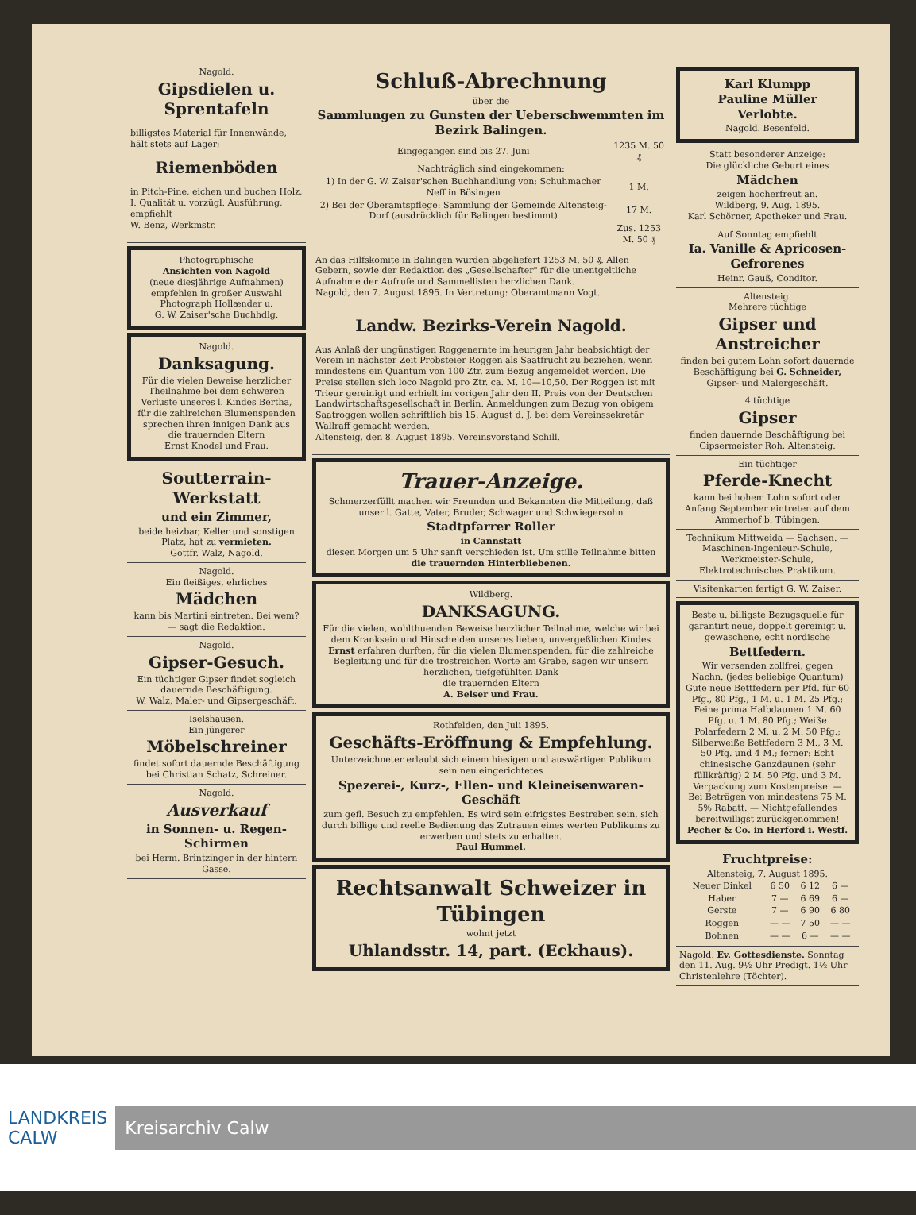Nagold.
Gipsdielen u. Sprentafeln
billigstes Material für Innenwände, hält stets auf Lager;
Riemenböden
in Pitch-Pine, eichen und buchen Holz, I. Qualität u. vorzügl. Ausführung, empfiehlt
W. Benz, Werkmstr.
Photographische
Ansichten von Nagold
(neue diesjährige Aufnahmen) empfehlen in großer Auswahl
Photograph Hollænder u.
G. W. Zaiser'sche Buchhdlg.
Nagold.
Danksagung.
Für die vielen Beweise herzlicher Theilnahme bei dem schweren Verluste unseres l. Kindes Bertha, für die zahlreichen Blumenspenden sprechen ihren innigen Dank aus
die trauernden Eltern
Ernst Knodel und Frau.
Soutterrain-Werkstatt
und ein Zimmer,
beide heizbar, Keller und sonstigen Platz, hat zu vermieten.
Gottfr. Walz, Nagold.
Nagold.
Ein fleißiges, ehrliches
Mädchen
kann bis Martini eintreten. Bei wem? — sagt die Redaktion.
Nagold.
Gipser-Gesuch.
Ein tüchtiger Gipser findet sogleich dauernde Beschäftigung.
W. Walz, Maler- und Gipsergeschäft.
Iselshausen.
Ein jüngerer
Möbelschreiner
findet sofort dauernde Beschäftigung bei Christian Schatz, Schreiner.
Nagold.
Ausverkauf
in Sonnen- u. Regen-Schirmen
bei Herm. Brintzinger in der hintern Gasse.
Schluß-Abrechnung
über die
Sammlungen zu Gunsten der Ueberschwemmten im Bezirk Balingen.
| Eingegangen sind bis 27. Juni | 1235 M. 50 ₰ |
| Nachträglich sind eingekommen: | |
| 1) In der G. W. Zaiser'schen Buchhandlung von: Schuhmacher Neff in Bösingen | 1 M. |
| 2) Bei der Oberamtspflege: Sammlung der Gemeinde Altensteig-Dorf (ausdrücklich für Balingen bestimmt) | 17 M. |
| | Zus. 1253 M. 50 ₰ |
An das Hilfskomite in Balingen wurden abgeliefert 1253 M. 50 ₰. Allen Gebern, sowie der Redaktion des „Gesellschafter" für die unentgeltliche Aufnahme der Aufrufe und Sammellisten herzlichen Dank.
Nagold, den 7. August 1895. In Vertretung: Oberamtmann Vogt.
Landw. Bezirks-Verein Nagold.
Aus Anlaß der ungünstigen Roggenernte im heurigen Jahr beabsichtigt der Verein in nächster Zeit Probsteier Roggen als Saatfrucht zu beziehen, wenn mindestens ein Quantum von 100 Ztr. zum Bezug angemeldet werden. Die Preise stellen sich loco Nagold pro Ztr. ca. M. 10—10,50. Der Roggen ist mit Trieur gereinigt und erhielt im vorigen Jahr den II. Preis von der Deutschen Landwirtschaftsgesellschaft in Berlin. Anmeldungen zum Bezug von obigem Saatroggen wollen schriftlich bis 15. August d. J. bei dem Vereinssekretär Wallraff gemacht werden.
Altensteig, den 8. August 1895. Vereinsvorstand Schill.
Trauer-Anzeige.
Schmerzerfüllt machen wir Freunden und Bekannten die Mitteilung, daß unser l. Gatte, Vater, Bruder, Schwager und Schwiegersohn
Stadtpfarrer Roller
in Cannstatt
diesen Morgen um 5 Uhr sanft verschieden ist. Um stille Teilnahme bitten
die trauernden Hinterbliebenen.
Wildberg.
DANKSAGUNG.
Für die vielen, wohlthuenden Beweise herzlicher Teilnahme, welche wir bei dem Kranksein und Hinscheiden unseres lieben, unvergeßlichen Kindes Ernst erfahren durften, für die vielen Blumenspenden, für die zahlreiche Begleitung und für die trostreichen Worte am Grabe, sagen wir unsern herzlichen, tiefgefühlten Dank
die trauernden Eltern
A. Belser und Frau.
Rothfelden, den Juli 1895.
Geschäfts-Eröffnung & Empfehlung.
Unterzeichneter erlaubt sich einem hiesigen und auswärtigen Publikum sein neu eingerichtetes
Spezerei-, Kurz-, Ellen- und Kleineisenwaren-Geschäft
zum gefl. Besuch zu empfehlen. Es wird sein eifrigstes Bestreben sein, sich durch billige und reelle Bedienung das Zutrauen eines werten Publikums zu erwerben und stets zu erhalten.
Paul Hummel.
Rechtsanwalt Schweizer in Tübingen
wohnt jetzt
Uhlandsstr. 14, part. (Eckhaus).
Karl Klumpp
Pauline Müller
Verlobte.
Nagold. Besenfeld.
Statt besonderer Anzeige:
Die glückliche Geburt eines
Mädchen
zeigen hocherfreut an.
Wildberg, 9. Aug. 1895.
Karl Schörner, Apotheker und Frau.
Auf Sonntag empfiehlt
Ia. Vanille & Apricosen-Gefrorenes
Heinr. Gauß, Conditor.
Altensteig.
Mehrere tüchtige
Gipser und Anstreicher
finden bei gutem Lohn sofort dauernde Beschäftigung bei G. Schneider, Gipser- und Malergeschäft.
4 tüchtige
Gipser
finden dauernde Beschäftigung bei Gipsermeister Roh, Altensteig.
Ein tüchtiger
Pferde-Knecht
kann bei hohem Lohn sofort oder Anfang September eintreten auf dem Ammerhof b. Tübingen.
Technikum Mittweida — Sachsen. — Maschinen-Ingenieur-Schule, Werkmeister-Schule, Elektrotechnisches Praktikum.
Visitenkarten fertigt G. W. Zaiser.
Beste u. billigste Bezugsquelle für garantirt neue, doppelt gereinigt u. gewaschene, echt nordische
Bettfedern.
Wir versenden zollfrei, gegen Nachn. (jedes beliebige Quantum) Gute neue Bettfedern per Pfd. für 60 Pfg., 80 Pfg., 1 M. u. 1 M. 25 Pfg.; Feine prima Halbdaunen 1 M. 60 Pfg. u. 1 M. 80 Pfg.; Weiße Polarfedern 2 M. u. 2 M. 50 Pfg.; Silberweiße Bettfedern 3 M., 3 M. 50 Pfg. und 4 M.; ferner: Echt chinesische Ganzdaunen (sehr füllkräftig) 2 M. 50 Pfg. und 3 M. Verpackung zum Kostenpreise. — Bei Beträgen von mindestens 75 M. 5% Rabatt. — Nichtgefallendes bereitwilligst zurückgenommen!
Pecher & Co. in Herford i. Westf.
Fruchtpreise:
Altensteig, 7. August 1895.
| Neuer Dinkel | 6 50 | 6 12 | 6 — |
| Haber | 7 — | 6 69 | 6 — |
| Gerste | 7 — | 6 90 | 6 80 |
| Roggen | — — | 7 50 | — — |
| Bohnen | — — | 6 — | — — |
Nagold. Ev. Gottesdienste. Sonntag den 11. Aug. 9½ Uhr Predigt. 1½ Uhr Christenlehre (Töchter).
LANDKREIS
CALW
Kreisarchiv Calw